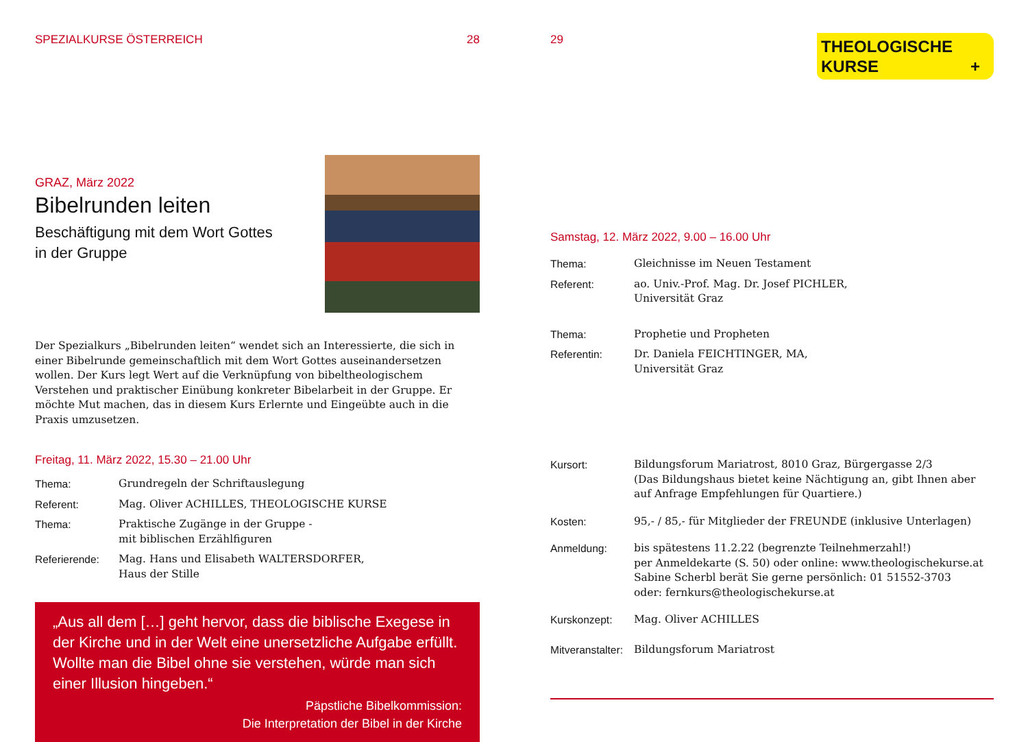SPEZIALKURSE ÖSTERREICH 28
GRAZ, März 2022
Bibelrunden leiten
Beschäftigung mit dem Wort Gottes
in der Gruppe
Der Spezialkurs „Bibelrunden leiten“ wendet sich an Interessierte, die sich in einer Bibelrunde gemeinschaftlich mit dem Wort Gottes auseinandersetzen wollen. Der Kurs legt Wert auf die Verknüpfung von bibeltheologischem Verstehen und praktischer Einübung konkreter Bibelarbeit in der Gruppe. Er möchte Mut machen, das in diesem Kurs Erlernte und Eingeübte auch in die Praxis umzusetzen.
Freitag, 11. März 2022, 15.30 – 21.00 Uhr
Thema: Grundregeln der Schriftauslegung
Referent: Mag. Oliver ACHILLES, THEOLOGISCHE KURSE
Thema: Praktische Zugänge in der Gruppe -
mit biblischen Erzählfiguren
Referierende: Mag. Hans und Elisabeth WALTERSDORFER,
Haus der Stille
„Aus all dem […] geht hervor, dass die biblische Exegese in der Kirche und in der Welt eine unersetzliche Aufgabe erfüllt. Wollte man die Bibel ohne sie verstehen, würde man sich einer Illusion hingeben.“
Päpstliche Bibelkommission:
Die Interpretation der Bibel in der Kirche
29
THEOLOGISCHE
KURSE +
Samstag, 12. März 2022, 9.00 – 16.00 Uhr
Thema: Gleichnisse im Neuen Testament
Referent: ao. Univ.-Prof. Mag. Dr. Josef PICHLER,
Universität Graz
Thema: Prophetie und Propheten
Referentin: Dr. Daniela FEICHTINGER, MA,
Universität Graz
Kursort: Bildungsforum Mariatrost, 8010 Graz, Bürgergasse 2/3
(Das Bildungshaus bietet keine Nächtigung an, gibt Ihnen aber auf Anfrage Empfehlungen für Quartiere.)
Kosten: 95,- / 85,- für Mitglieder der FREUNDE (inklusive Unterlagen)
Anmeldung: bis spätestens 11.2.22 (begrenzte Teilnehmerzahl!)
per Anmeldekarte (S. 50) oder online: www.theologischekurse.at
Sabine Scherbl berät Sie gerne persönlich: 01 51552-3703
oder: fernkurs@theologischekurse.at
Kurskonzept: Mag. Oliver ACHILLES
Mitveranstalter:
Bildungsforum Mariatrost